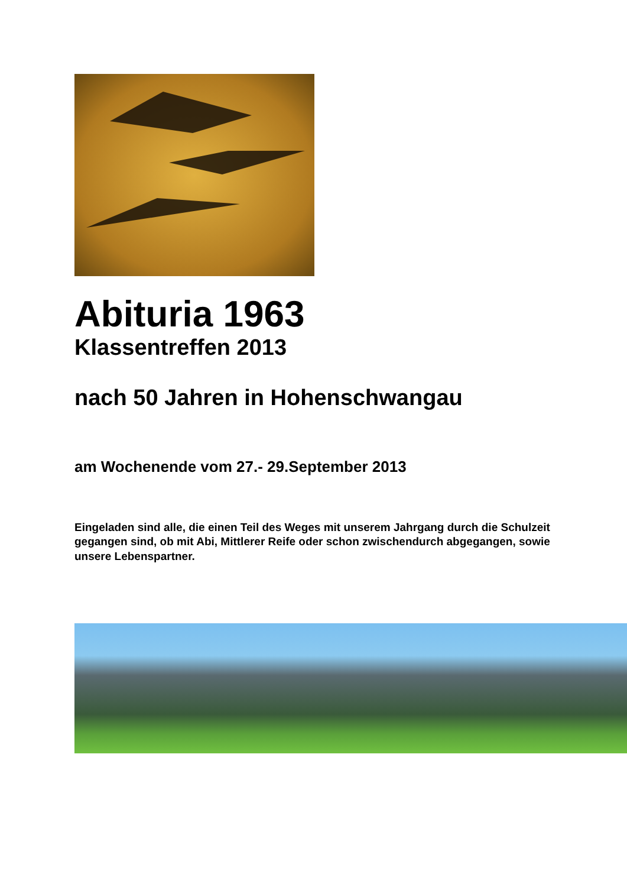Abituria 1963
Klassentreffen 2013
nach 50 Jahren in Hohenschwangau
am Wochenende vom 27.- 29.September 2013
Eingeladen sind alle, die einen Teil des Weges mit unserem Jahrgang durch die Schulzeit gegangen sind, ob mit Abi, Mittlerer Reife oder schon zwischendurch abgegangen, sowie unsere Lebenspartner.